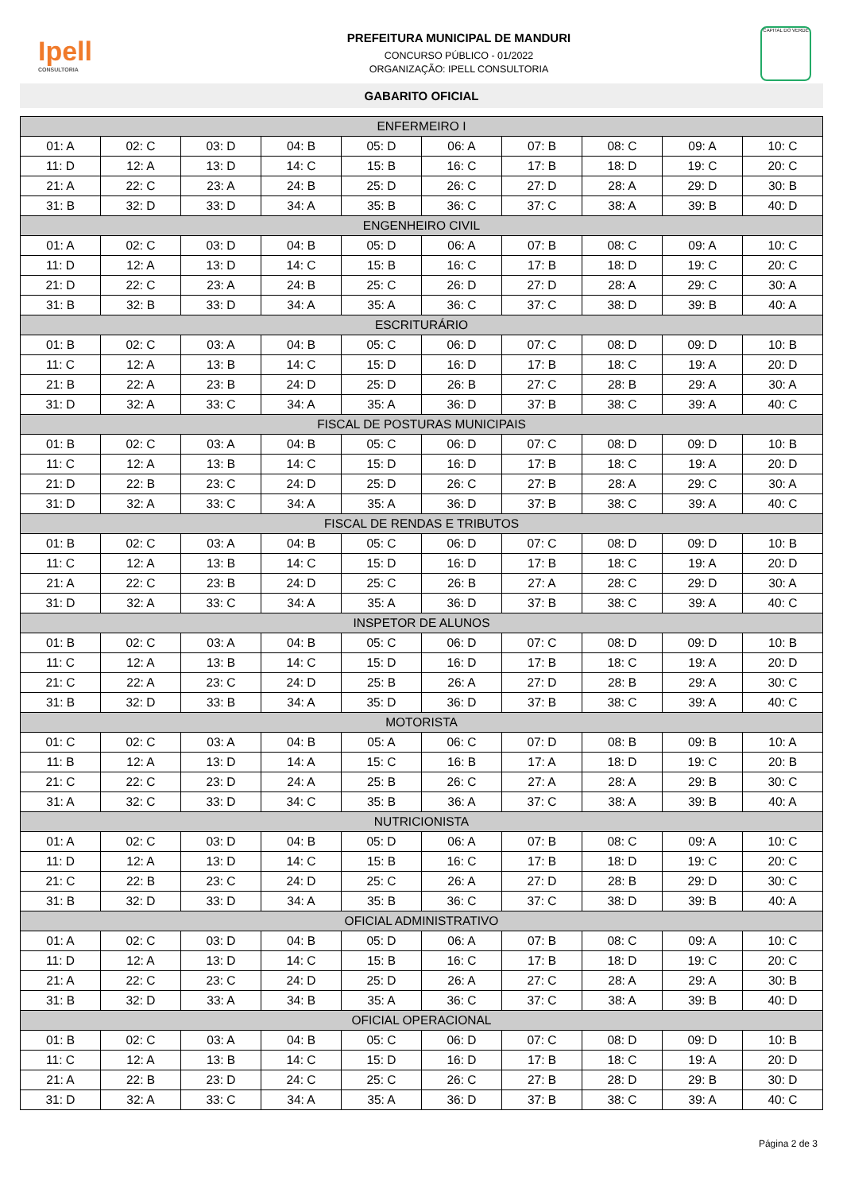Ipell
CONSULTORIA
PREFEITURA MUNICIPAL DE MANDURI
CONCURSO PÚBLICO - 01/2022
ORGANIZAÇÃO: IPELL CONSULTORIA
CAPITAL DO VERDE
GABARITO OFICIAL
| ENFERMEIRO I | | | | | | | | | |
| --- | --- | --- | --- | --- | --- | --- | --- | --- | --- |
| 01: A | 02: C | 03: D | 04: B | 05: D | 06: A | 07: B | 08: C | 09: A | 10: C |
| 11: D | 12: A | 13: D | 14: C | 15: B | 16: C | 17: B | 18: D | 19: C | 20: C |
| 21: A | 22: C | 23: A | 24: B | 25: D | 26: C | 27: D | 28: A | 29: D | 30: B |
| 31: B | 32: D | 33: D | 34: A | 35: B | 36: C | 37: C | 38: A | 39: B | 40: D |
| ENGENHEIRO CIVIL | | | | | | | | | |
| 01: A | 02: C | 03: D | 04: B | 05: D | 06: A | 07: B | 08: C | 09: A | 10: C |
| 11: D | 12: A | 13: D | 14: C | 15: B | 16: C | 17: B | 18: D | 19: C | 20: C |
| 21: D | 22: C | 23: A | 24: B | 25: C | 26: D | 27: D | 28: A | 29: C | 30: A |
| 31: B | 32: B | 33: D | 34: A | 35: A | 36: C | 37: C | 38: D | 39: B | 40: A |
| ESCRITURÁRIO | | | | | | | | | |
| 01: B | 02: C | 03: A | 04: B | 05: C | 06: D | 07: C | 08: D | 09: D | 10: B |
| 11: C | 12: A | 13: B | 14: C | 15: D | 16: D | 17: B | 18: C | 19: A | 20: D |
| 21: B | 22: A | 23: B | 24: D | 25: D | 26: B | 27: C | 28: B | 29: A | 30: A |
| 31: D | 32: A | 33: C | 34: A | 35: A | 36: D | 37: B | 38: C | 39: A | 40: C |
| FISCAL DE POSTURAS MUNICIPAIS | | | | | | | | | |
| 01: B | 02: C | 03: A | 04: B | 05: C | 06: D | 07: C | 08: D | 09: D | 10: B |
| 11: C | 12: A | 13: B | 14: C | 15: D | 16: D | 17: B | 18: C | 19: A | 20: D |
| 21: D | 22: B | 23: C | 24: D | 25: D | 26: C | 27: B | 28: A | 29: C | 30: A |
| 31: D | 32: A | 33: C | 34: A | 35: A | 36: D | 37: B | 38: C | 39: A | 40: C |
| FISCAL DE RENDAS E TRIBUTOS | | | | | | | | | |
| 01: B | 02: C | 03: A | 04: B | 05: C | 06: D | 07: C | 08: D | 09: D | 10: B |
| 11: C | 12: A | 13: B | 14: C | 15: D | 16: D | 17: B | 18: C | 19: A | 20: D |
| 21: A | 22: C | 23: B | 24: D | 25: C | 26: B | 27: A | 28: C | 29: D | 30: A |
| 31: D | 32: A | 33: C | 34: A | 35: A | 36: D | 37: B | 38: C | 39: A | 40: C |
| INSPETOR DE ALUNOS | | | | | | | | | |
| 01: B | 02: C | 03: A | 04: B | 05: C | 06: D | 07: C | 08: D | 09: D | 10: B |
| 11: C | 12: A | 13: B | 14: C | 15: D | 16: D | 17: B | 18: C | 19: A | 20: D |
| 21: C | 22: A | 23: C | 24: D | 25: B | 26: A | 27: D | 28: B | 29: A | 30: C |
| 31: B | 32: D | 33: B | 34: A | 35: D | 36: D | 37: B | 38: C | 39: A | 40: C |
| MOTORISTA | | | | | | | | | |
| 01: C | 02: C | 03: A | 04: B | 05: A | 06: C | 07: D | 08: B | 09: B | 10: A |
| 11: B | 12: A | 13: D | 14: A | 15: C | 16: B | 17: A | 18: D | 19: C | 20: B |
| 21: C | 22: C | 23: D | 24: A | 25: B | 26: C | 27: A | 28: A | 29: B | 30: C |
| 31: A | 32: C | 33: D | 34: C | 35: B | 36: A | 37: C | 38: A | 39: B | 40: A |
| NUTRICIONISTA | | | | | | | | | |
| 01: A | 02: C | 03: D | 04: B | 05: D | 06: A | 07: B | 08: C | 09: A | 10: C |
| 11: D | 12: A | 13: D | 14: C | 15: B | 16: C | 17: B | 18: D | 19: C | 20: C |
| 21: C | 22: B | 23: C | 24: D | 25: C | 26: A | 27: D | 28: B | 29: D | 30: C |
| 31: B | 32: D | 33: D | 34: A | 35: B | 36: C | 37: C | 38: D | 39: B | 40: A |
| OFICIAL ADMINISTRATIVO | | | | | | | | | |
| 01: A | 02: C | 03: D | 04: B | 05: D | 06: A | 07: B | 08: C | 09: A | 10: C |
| 11: D | 12: A | 13: D | 14: C | 15: B | 16: C | 17: B | 18: D | 19: C | 20: C |
| 21: A | 22: C | 23: C | 24: D | 25: D | 26: A | 27: C | 28: A | 29: A | 30: B |
| 31: B | 32: D | 33: A | 34: B | 35: A | 36: C | 37: C | 38: A | 39: B | 40: D |
| OFICIAL OPERACIONAL | | | | | | | | | |
| 01: B | 02: C | 03: A | 04: B | 05: C | 06: D | 07: C | 08: D | 09: D | 10: B |
| 11: C | 12: A | 13: B | 14: C | 15: D | 16: D | 17: B | 18: C | 19: A | 20: D |
| 21: A | 22: B | 23: D | 24: C | 25: C | 26: C | 27: B | 28: D | 29: B | 30: D |
| 31: D | 32: A | 33: C | 34: A | 35: A | 36: D | 37: B | 38: C | 39: A | 40: C |
Página 2 de 3